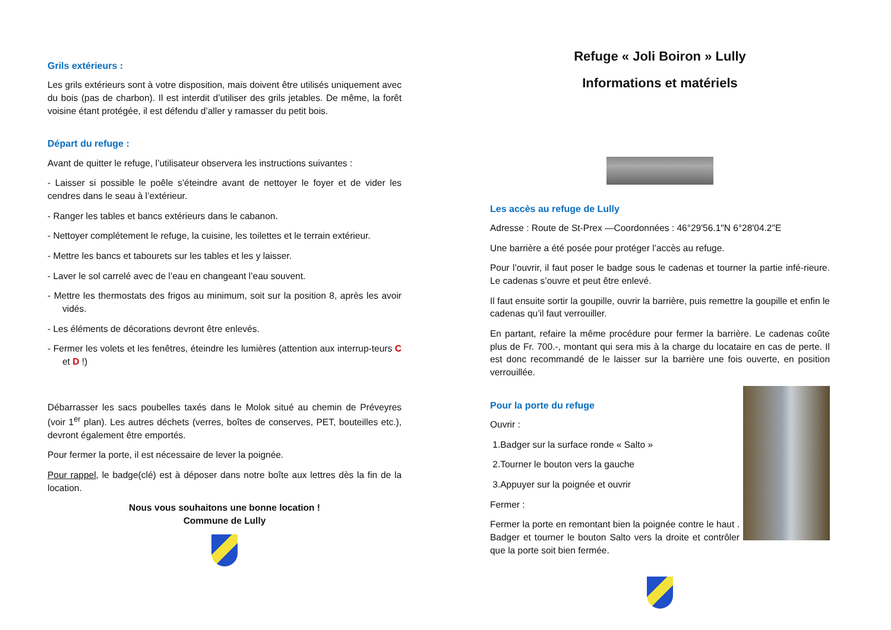Grils extérieurs :
Les grils extérieurs sont à votre disposition, mais doivent être utilisés uniquement avec du bois (pas de charbon). Il est interdit d’utiliser des grils jetables. De même, la forêt voisine étant protégée, il est défendu d’aller y ramasser du petit bois.
Départ du refuge :
Avant de quitter le refuge, l’utilisateur observera les instructions suivantes :
- Laisser si possible le poêle s’éteindre avant de nettoyer le foyer et de vider les cendres dans le seau à l’extérieur.
- Ranger les tables et bancs extérieurs dans le cabanon.
- Nettoyer complétement le refuge, la cuisine, les toilettes et le terrain extérieur.
- Mettre les bancs et tabourets sur les tables et les y laisser.
- Laver le sol carrelé avec de l’eau en changeant l’eau souvent.
- Mettre les thermostats des frigos au minimum, soit sur la position 8, après les avoir vidés.
- Les éléments de décorations devront être enlevés.
- Fermer les volets et les fenêtres, éteindre les lumières (attention aux interrup-teurs C et D !)
Débarrasser les sacs poubelles taxés dans le Molok situé au chemin de Préveyres (voir 1<sup>er</sup> plan). Les autres déchets (verres, boîtes de conserves, PET, bouteilles etc.), devront également être emportés.
Pour fermer la porte, il est nécessaire de lever la poignée.
Pour rappel, le badge(clé) est à déposer dans notre boîte aux lettres dès la fin de la location.
Nous vous souhaitons une bonne location !
Commune de Lully
Refuge « Joli Boiron » Lully
Informations et matériels
Les accès au refuge de Lully
Adresse : Route de St-Prex —Coordonnées : 46°29'56.1"N 6°28'04.2"E
Une barrière a été posée pour protéger l’accès au refuge.
Pour l’ouvrir, il faut poser le badge sous le cadenas et tourner la partie infé-rieure. Le cadenas s’ouvre et peut être enlevé.
Il faut ensuite sortir la goupille, ouvrir la barrière, puis remettre la goupille et enfin le cadenas qu’il faut verrouiller.
En partant, refaire la même procédure pour fermer la barrière. Le cadenas coûte plus de Fr. 700.-, montant qui sera mis à la charge du locataire en cas de perte. Il est donc recommandé de le laisser sur la barrière une fois ouverte, en position verrouillée.
Pour la porte du refuge
Ouvrir :
1.Badger sur la surface ronde « Salto »
2.Tourner le bouton vers la gauche
3.Appuyer sur la poignée et ouvrir
Fermer :
Fermer la porte en remontant bien la poignée contre le haut . Badger et tourner le bouton Salto vers la droite et contrôler que la porte soit bien fermée.